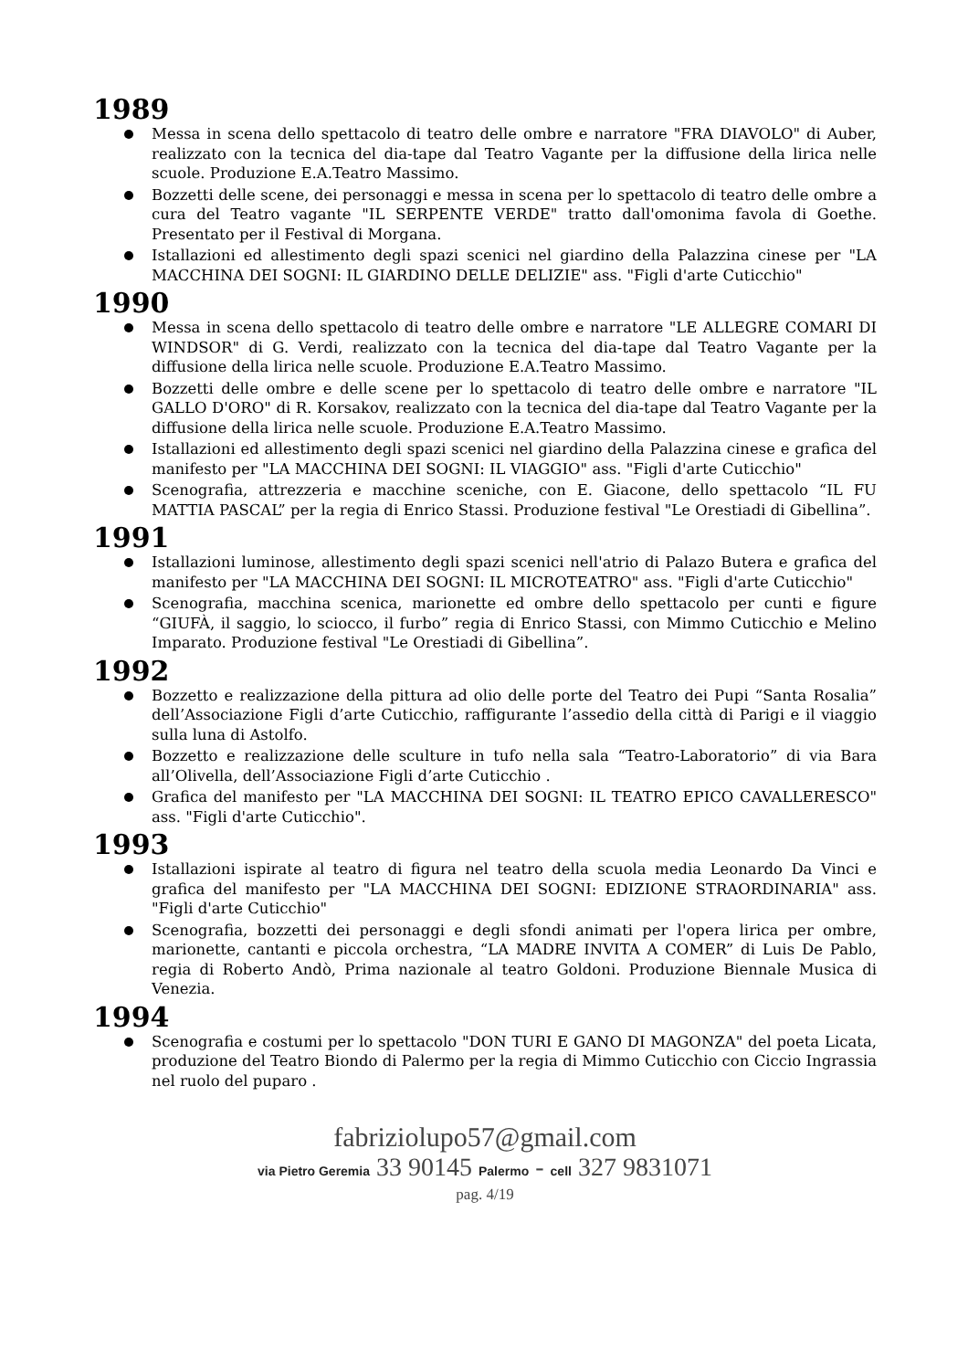1989
Messa in scena dello spettacolo di teatro delle ombre e narratore "FRA DIAVOLO" di Auber, realizzato con la tecnica del dia-tape dal Teatro Vagante per la diffusione della lirica nelle scuole. Produzione E.A.Teatro Massimo.
Bozzetti delle scene, dei personaggi e messa in scena per lo spettacolo di teatro delle ombre a cura del Teatro vagante "IL SERPENTE VERDE" tratto dall'omonima favola di Goethe. Presentato per il Festival di Morgana.
Istallazioni ed allestimento degli spazi scenici nel giardino della Palazzina cinese per "LA MACCHINA DEI SOGNI: IL GIARDINO DELLE DELIZIE" ass. "Figli d'arte Cuticchio"
1990
Messa in scena dello spettacolo di teatro delle ombre e narratore "LE ALLEGRE COMARI DI WINDSOR" di G. Verdi, realizzato con la tecnica del dia-tape dal Teatro Vagante per la diffusione della lirica nelle scuole. Produzione E.A.Teatro Massimo.
Bozzetti delle ombre e delle scene per lo spettacolo di teatro delle ombre e narratore "IL GALLO D'ORO" di R. Korsakov, realizzato con la tecnica del dia-tape dal Teatro Vagante per la diffusione della lirica nelle scuole. Produzione E.A.Teatro Massimo.
Istallazioni ed allestimento degli spazi scenici nel giardino della Palazzina cinese e grafica del manifesto per "LA MACCHINA DEI SOGNI: IL VIAGGIO" ass. "Figli d'arte Cuticchio"
Scenografia, attrezzeria e macchine sceniche, con E. Giacone, dello spettacolo “IL FU MATTIA PASCAL” per la regia di Enrico Stassi. Produzione festival "Le Orestiadi di Gibellina”.
1991
Istallazioni luminose, allestimento degli spazi scenici nell'atrio di Palazo Butera e grafica del manifesto per "LA MACCHINA DEI SOGNI: IL MICROTEATRO" ass. "Figli d'arte Cuticchio"
Scenografia, macchina scenica, marionette ed ombre dello spettacolo per cunti e figure “GIUFÀ, il saggio, lo sciocco, il furbo” regia di Enrico Stassi, con Mimmo Cuticchio e Melino Imparato. Produzione festival "Le Orestiadi di Gibellina”.
1992
Bozzetto e realizzazione della pittura ad olio delle porte del Teatro dei Pupi “Santa Rosalia” dell’Associazione Figli d’arte Cuticchio, raffigurante l’assedio della città di Parigi e il viaggio sulla luna di Astolfo.
Bozzetto e realizzazione delle sculture in tufo nella sala “Teatro-Laboratorio” di via Bara all’Olivella, dell’Associazione Figli d’arte Cuticchio .
Grafica del manifesto per "LA MACCHINA DEI SOGNI: IL TEATRO EPICO CAVALLERESCO" ass. "Figli d'arte Cuticchio".
1993
Istallazioni ispirate al teatro di figura nel teatro della scuola media Leonardo Da Vinci e grafica del manifesto per "LA MACCHINA DEI SOGNI: EDIZIONE STRAORDINARIA" ass. "Figli d'arte Cuticchio"
Scenografia, bozzetti dei personaggi e degli sfondi animati per l'opera lirica per ombre, marionette, cantanti e piccola orchestra, “LA MADRE INVITA A COMER” di Luis De Pablo, regia di Roberto Andò, Prima nazionale al teatro Goldoni. Produzione Biennale Musica di Venezia.
1994
Scenografia e costumi per lo spettacolo "DON TURI E GANO DI MAGONZA" del poeta Licata, produzione del Teatro Biondo di Palermo per la regia di Mimmo Cuticchio con Ciccio Ingrassia nel ruolo del puparo .
fabriziolupo57@gmail.com
via Pietro Geremia 33 90145 Palermo - cell 327 9831071
pag. 4/19